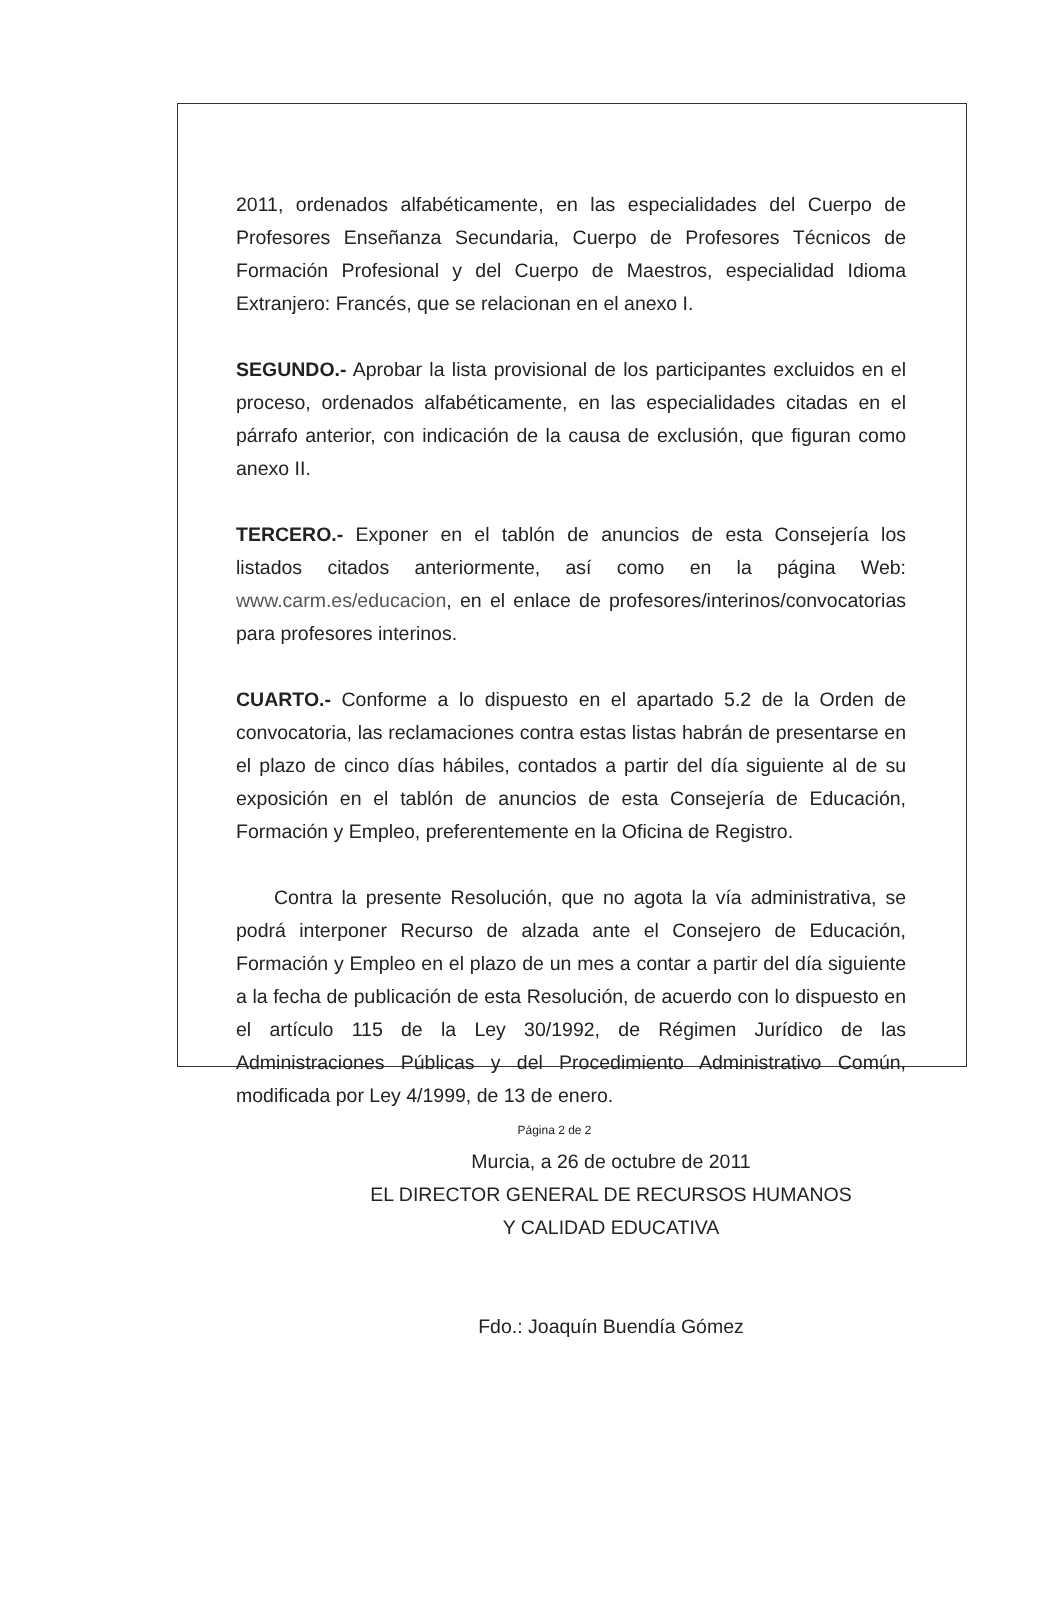2011, ordenados alfabéticamente, en las especialidades del Cuerpo de Profesores Enseñanza Secundaria, Cuerpo de Profesores Técnicos de Formación Profesional y del Cuerpo de Maestros, especialidad Idioma Extranjero: Francés, que se relacionan en el anexo I.
SEGUNDO.- Aprobar la lista provisional de los participantes excluidos en el proceso, ordenados alfabéticamente, en las especialidades citadas en el párrafo anterior, con indicación de la causa de exclusión, que figuran como anexo II.
TERCERO.- Exponer en el tablón de anuncios de esta Consejería los listados citados anteriormente, así como en la página Web: www.carm.es/educacion, en el enlace de profesores/interinos/convocatorias para profesores interinos.
CUARTO.- Conforme a lo dispuesto en el apartado 5.2 de la Orden de convocatoria, las reclamaciones contra estas listas habrán de presentarse en el plazo de cinco días hábiles, contados a partir del día siguiente al de su exposición en el tablón de anuncios de esta Consejería de Educación, Formación y Empleo, preferentemente en la Oficina de Registro.
Contra la presente Resolución, que no agota la vía administrativa, se podrá interponer Recurso de alzada ante el Consejero de Educación, Formación y Empleo en el plazo de un mes a contar a partir del día siguiente a la fecha de publicación de esta Resolución, de acuerdo con lo dispuesto en el artículo 115 de la Ley 30/1992, de Régimen Jurídico de las Administraciones Públicas y del Procedimiento Administrativo Común, modificada por Ley 4/1999, de 13 de enero.
Murcia, a 26 de octubre de 2011
EL DIRECTOR GENERAL DE RECURSOS HUMANOS
Y CALIDAD EDUCATIVA
Fdo.: Joaquín Buendía Gómez
Página 2 de 2